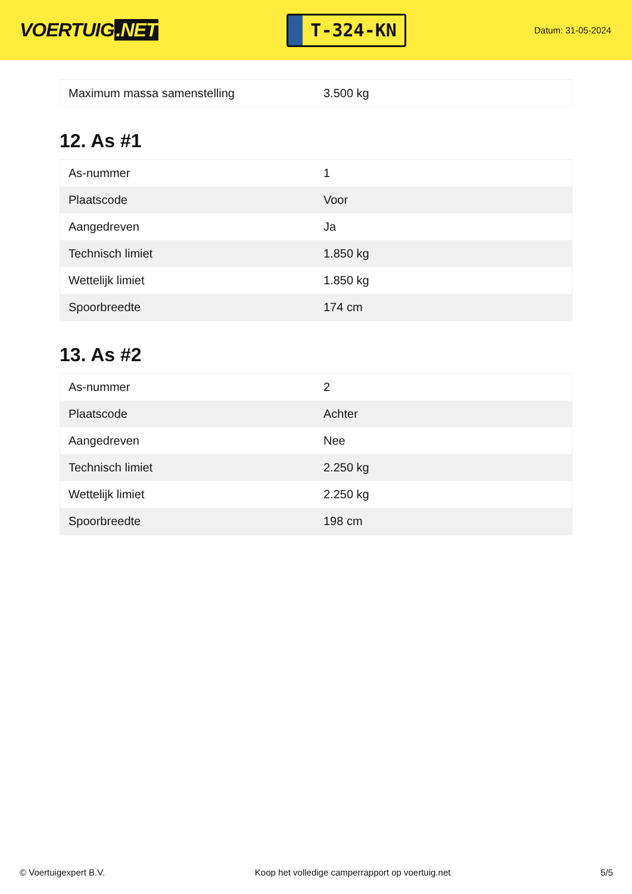VOERTUIG.NET
T-324-KN
Datum: 31-05-2024
| Maximum massa samenstelling | 3.500 kg |
12. As #1
| As-nummer | 1 |
| Plaatscode | Voor |
| Aangedreven | Ja |
| Technisch limiet | 1.850 kg |
| Wettelijk limiet | 1.850 kg |
| Spoorbreedte | 174 cm |
13. As #2
| As-nummer | 2 |
| Plaatscode | Achter |
| Aangedreven | Nee |
| Technisch limiet | 2.250 kg |
| Wettelijk limiet | 2.250 kg |
| Spoorbreedte | 198 cm |
© Voertuigexpert B.V. Koop het volledige camperrapport op voertuig.net 5/5